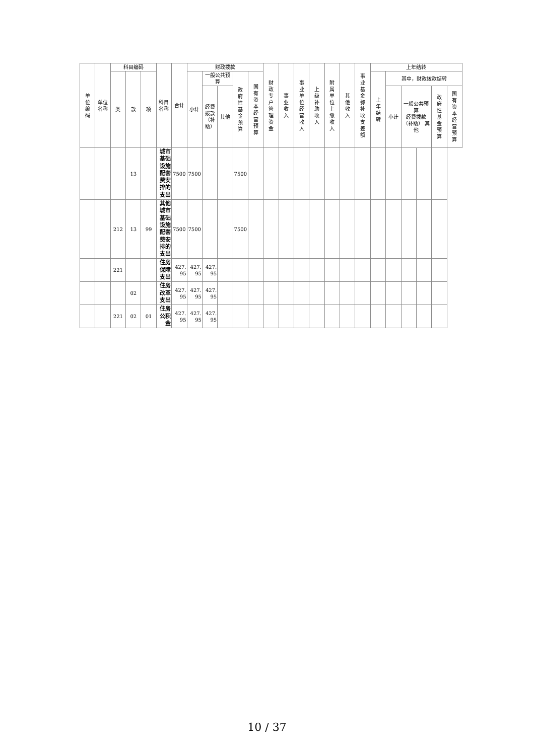| 单位编码 | 单位名称 | 科目编码 | | | 科目名称 | 合计 | 财政拨款 | | | | | 财政专户管理资金 | 事业收入 | 事业单位经营收入 | 上级补助收入 | 附属单位上缴收入 | 其他收入 | 事业基金弥补收支差额 | 上年结转 | | | | | |
| --- | --- | --- | --- | --- | --- | --- | --- | --- | --- | --- | --- | --- | --- | --- | --- | --- | --- | --- | --- | --- | --- | --- | --- | --- |
| | | 类 | 款 | 项 | | | 小计 | 一般公共预算 | | 政府性基金预算 | 国有资本经营预算 | | | | | | | | 上年结转 | 其中，财政拨款结转 | | | | |
| | | | | | | | | 经费拨款（补助） | 其他 | | | | | | | | | | | 小计 | 一般公共预算 经费拨款（补助） 其他 | | 政府性基金预算 | 国有资本经营预算 |
| | | | 13 | | 城市基础设施配套费安排的支出 | 7500 | 7500 | | | 7500 | | | | | | | | | | | | | | |
| | | 212 | 13 | 99 | 其他城市基础设施配套费安排的支出 | 7500 | 7500 | | | 7500 | | | | | | | | | | | | | | |
| | | 221 | | | 住房保障支出 | 427.95 | 427.95 | 427.95 | | | | | | | | | | | | | | | | |
| | | | 02 | | 住房改革支出 | 427.95 | 427.95 | 427.95 | | | | | | | | | | | | | | | | |
| | | 221 | 02 | 01 | 住房公积金 | 427.95 | 427.95 | 427.95 | | | | | | | | | | | | | | | | |
10 / 37